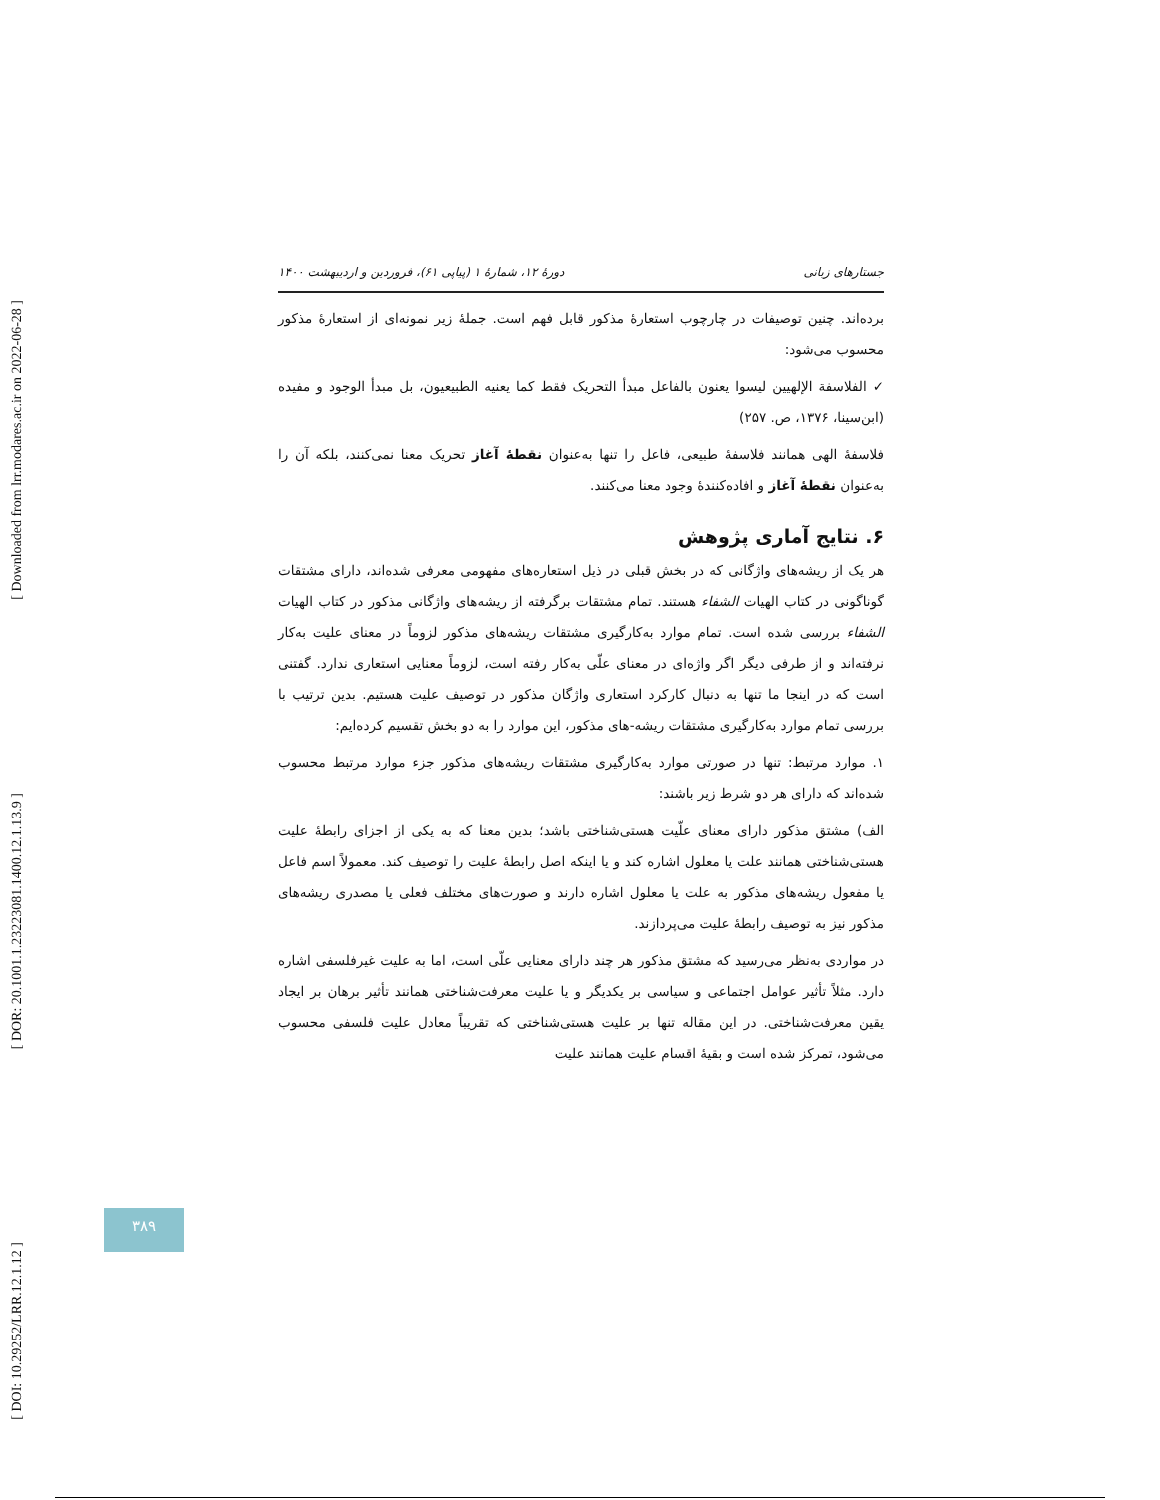[ Downloaded from lrr.modares.ac.ir on 2022-06-28 ]
[ DOR: 20.1001.1.23223081.1400.12.1.13.9 ]
[ DOI: 10.29252/LRR.12.1.12 ]
جستارهای زبانی دورهٔ ۱۲، شمارهٔ ۱ (پیاپی ۶۱)، فروردین و اردیبهشت ۱۴۰۰
برده‌اند. چنین توصیفات در چارچوب استعارهٔ مذکور قابل فهم است. جملهٔ زیر نمونه‌ای از استعارهٔ مذکور محسوب می‌شود:
✓ الفلاسفة الإلهيين ليسوا يعنون بالفاعل مبدأ التحريک فقط کما يعنيه الطبيعيون، بل مبدأ الوجود و مفيده (ابن‌سینا، ۱۳۷۶، ص. ۲۵۷)
فلاسفهٔ الهی همانند فلاسفهٔ طبیعی، فاعل را تنها به‌عنوان نقطهٔ آغاز تحریک معنا نمی‌کنند، بلکه آن را به‌عنوان نقطهٔ آغاز و افاده‌کنندهٔ وجود معنا می‌کنند.
۶. نتایج آماری پژوهش
هر یک از ریشه‌های واژگانی که در بخش قبلی در ذیل استعاره‌های مفهومی معرفی شده‌اند، دارای مشتقات گوناگونی در کتاب الهیات الشفاء هستند. تمام مشتقات برگرفته از ریشه‌های واژگانی مذکور در کتاب الهیات الشفاء بررسی شده است. تمام موارد به‌کارگیری مشتقات ریشه‌های مذکور لزوماً در معنای علیت به‌کار نرفته‌اند و از طرفی دیگر اگر واژه‌ای در معنای علّی به‌کار رفته است، لزوماً معنایی استعاری ندارد. گفتنی است که در اینجا ما تنها به دنبال کارکرد استعاری واژگان مذکور در توصیف علیت هستیم. بدین ترتیب با بررسی تمام موارد به‌کارگیری مشتقات ریشه-های مذکور، این موارد را به دو بخش تقسیم کرده‌ایم:
۱. موارد مرتبط: تنها در صورتی موارد به‌کارگیری مشتقات ریشه‌های مذکور جزء موارد مرتبط محسوب شده‌اند که دارای هر دو شرط زیر باشند:
الف) مشتق مذکور دارای معنای علّیت هستی‌شناختی باشد؛ بدین معنا که به یکی از اجزای رابطهٔ علیت هستی‌شناختی همانند علت یا معلول اشاره کند و یا اینکه اصل رابطهٔ علیت را توصیف کند. معمولاً اسم فاعل یا مفعول ریشه‌های مذکور به علت یا معلول اشاره دارند و صورت‌های مختلف فعلی یا مصدری ریشه‌های مذکور نیز به توصیف رابطهٔ علیت می‌پردازند.
در مواردی به‌نظر می‌رسید که مشتق مذکور هر چند دارای معنایی علّی است، اما به علیت غیرفلسفی اشاره دارد. مثلاً تأثیر عوامل اجتماعی و سیاسی بر یکدیگر و یا علیت معرفت‌شناختی همانند تأثیر برهان بر ایجاد یقین معرفت‌شناختی. در این مقاله تنها بر علیت هستی‌شناختی که تقریباً معادل علیت فلسفی محسوب می‌شود، تمرکز شده است و بقیهٔ اقسام علیت همانند علیت
۳۸۹